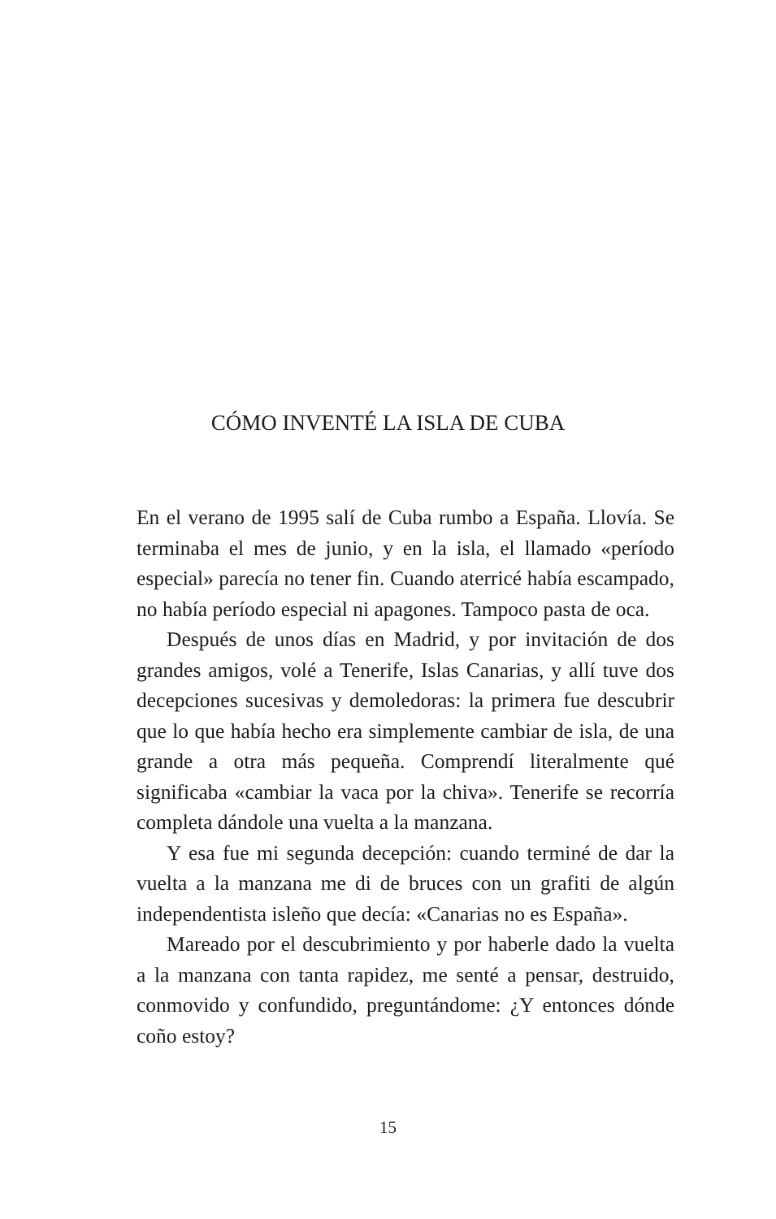CÓMO INVENTÉ LA ISLA DE CUBA
En el verano de 1995 salí de Cuba rumbo a España. Llovía. Se terminaba el mes de junio, y en la isla, el llamado «período especial» parecía no tener fin. Cuando aterricé había escampado, no había período especial ni apagones. Tampoco pasta de oca.
Después de unos días en Madrid, y por invitación de dos grandes amigos, volé a Tenerife, Islas Canarias, y allí tuve dos decepciones sucesivas y demoledoras: la primera fue descubrir que lo que había hecho era simplemente cambiar de isla, de una grande a otra más pequeña. Comprendí literalmente qué significaba «cambiar la vaca por la chiva». Tenerife se recorría completa dándole una vuelta a la manzana.
Y esa fue mi segunda decepción: cuando terminé de dar la vuelta a la manzana me di de bruces con un grafiti de algún independentista isleño que decía: «Canarias no es España».
Mareado por el descubrimiento y por haberle dado la vuelta a la manzana con tanta rapidez, me senté a pensar, destruido, conmovido y confundido, preguntándome: ¿Y entonces dónde coño estoy?
15